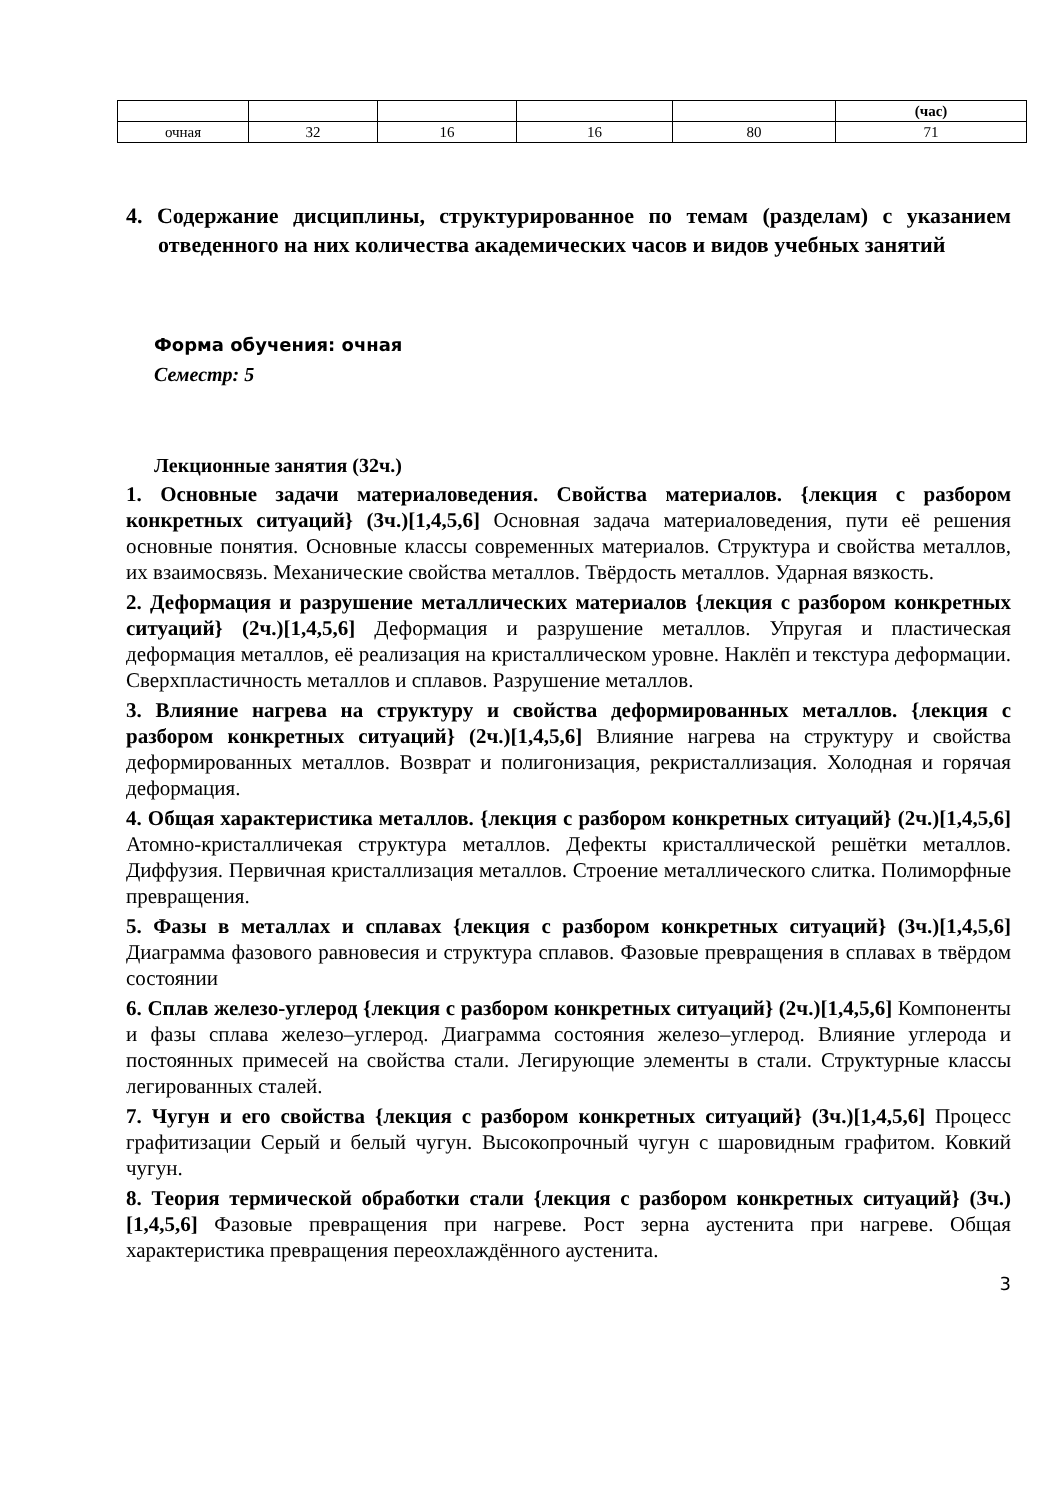| | | | | | (час) |
| очная | 32 | 16 | 16 | 80 | 71 |
4. Содержание дисциплины, структурированное по темам (разделам) с указанием отведенного на них количества академических часов и видов учебных занятий
Форма обучения: очная
Семестр: 5
Лекционные занятия (32ч.)
1. Основные задачи материаловедения. Свойства материалов. {лекция с разбором конкретных ситуаций} (3ч.)[1,4,5,6] Основная задача материаловедения, пути её решения основные понятия. Основные классы современных материалов. Структура и свойства металлов, их взаимосвязь. Механические свойства металлов. Твёрдость металлов. Ударная вязкость.
2. Деформация и разрушение металлических материалов {лекция с разбором конкретных ситуаций} (2ч.)[1,4,5,6] Деформация и разрушение металлов. Упругая и пластическая деформация металлов, её реализация на кристаллическом уровне. Наклёп и текстура деформации. Сверхпластичность металлов и сплавов. Разрушение металлов.
3. Влияние нагрева на структуру и свойства деформированных металлов. {лекция с разбором конкретных ситуаций} (2ч.)[1,4,5,6] Влияние нагрева на структуру и свойства деформированных металлов. Возврат и полигонизация, рекристаллизация. Холодная и горячая деформация.
4. Общая характеристика металлов. {лекция с разбором конкретных ситуаций} (2ч.)[1,4,5,6] Атомно-кристалличекая структура металлов. Дефекты кристаллической решётки металлов. Диффузия. Первичная кристаллизация металлов. Строение металлического слитка. Полиморфные превращения.
5. Фазы в металлах и сплавах {лекция с разбором конкретных ситуаций} (3ч.)[1,4,5,6] Диаграмма фазового равновесия и структура сплавов. Фазовые превращения в сплавах в твёрдом состоянии
6. Сплав железо-углерод {лекция с разбором конкретных ситуаций} (2ч.)[1,4,5,6] Компоненты и фазы сплава железо–углерод. Диаграмма состояния железо–углерод. Влияние углерода и постоянных примесей на свойства стали. Легирующие элементы в стали. Структурные классы легированных сталей.
7. Чугун и его свойства {лекция с разбором конкретных ситуаций} (3ч.)[1,4,5,6] Процесс графитизации Серый и белый чугун. Высокопрочный чугун с шаровидным графитом. Ковкий чугун.
8. Теория термической обработки стали {лекция с разбором конкретных ситуаций} (3ч.)[1,4,5,6] Фазовые превращения при нагреве. Рост зерна аустенита при нагреве. Общая характеристика превращения переохлаждённого аустенита.
3